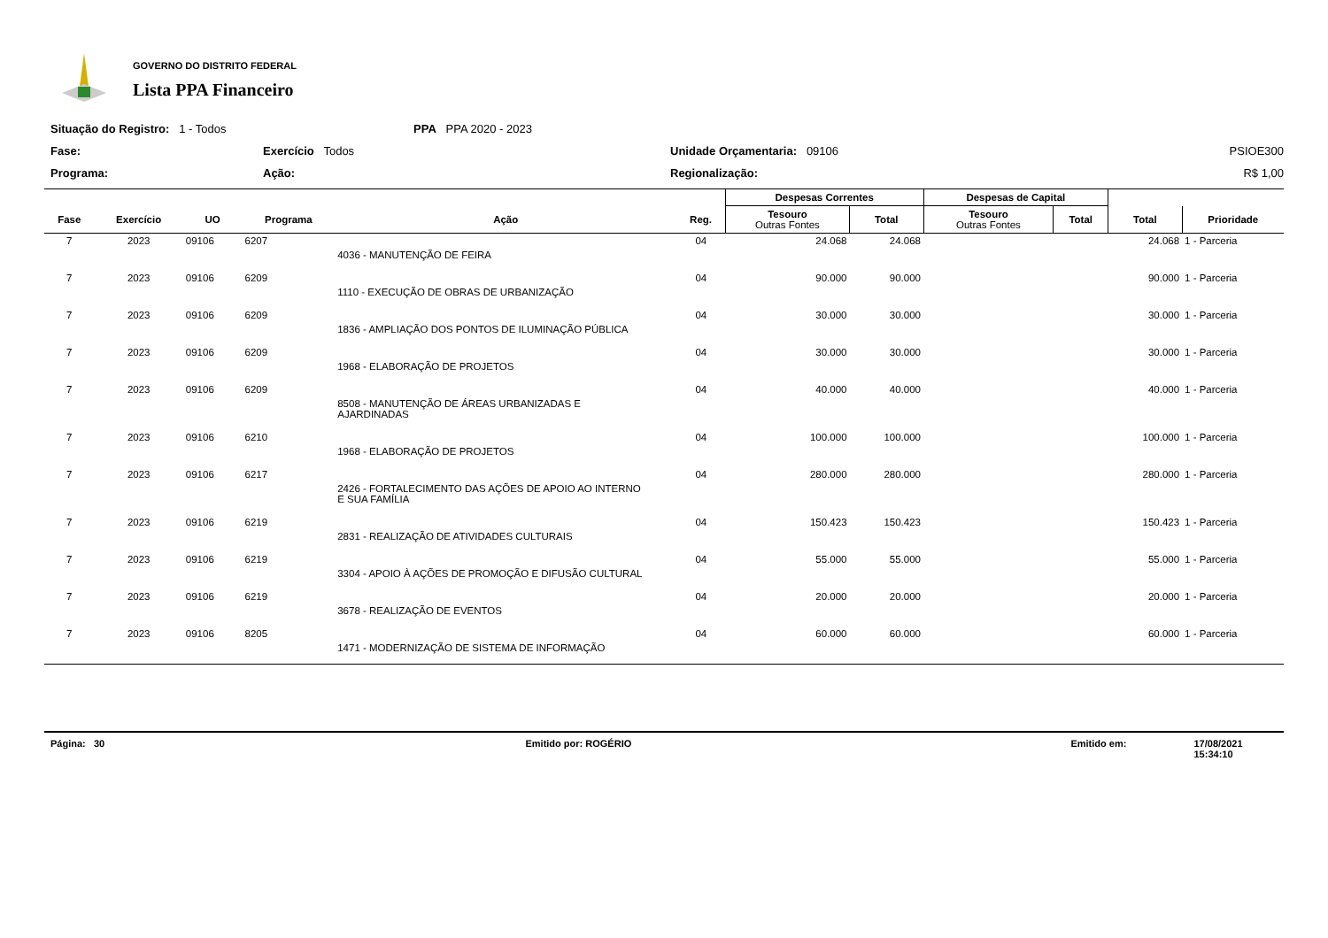GOVERNO DO DISTRITO FEDERAL
Lista PPA Financeiro
Situação do Registro: 1 - Todos
PPA PPA 2020 - 2023
Fase:
Exercício Todos
Unidade Orçamentaria: 09106
PSIOE300
Programa:
Ação:
Regionalização:
R$ 1,00
| | | | | | | Despesas Correntes | | Despesas de Capital | | | |
| --- | --- | --- | --- | --- | --- | --- | --- | --- | --- | --- | --- |
| Fase | Exercício | UO | Programa | Ação | Reg. | Tesouro Outras Fontes | Total | Tesouro Outras Fontes | Total | Total | Prioridade |
| 7 | 2023 | 09106 | 6207 | | 04 | 24.068 | 24.068 | | | 24.068 | 1 - Parceria |
| | | | | 4036 - MANUTENÇÃO DE FEIRA | | | | | | | |
| 7 | 2023 | 09106 | 6209 | | 04 | 90.000 | 90.000 | | | 90.000 | 1 - Parceria |
| | | | | 1110 - EXECUÇÃO DE OBRAS DE URBANIZAÇÃO | | | | | | | |
| 7 | 2023 | 09106 | 6209 | | 04 | 30.000 | 30.000 | | | 30.000 | 1 - Parceria |
| | | | | 1836 - AMPLIAÇÃO DOS PONTOS DE ILUMINAÇÃO PÚBLICA | | | | | | | |
| 7 | 2023 | 09106 | 6209 | | 04 | 30.000 | 30.000 | | | 30.000 | 1 - Parceria |
| | | | | 1968 - ELABORAÇÃO DE PROJETOS | | | | | | | |
| 7 | 2023 | 09106 | 6209 | | 04 | 40.000 | 40.000 | | | 40.000 | 1 - Parceria |
| | | | | 8508 - MANUTENÇÃO DE ÁREAS URBANIZADAS E AJARDINADAS | | | | | | | |
| 7 | 2023 | 09106 | 6210 | | 04 | 100.000 | 100.000 | | | 100.000 | 1 - Parceria |
| | | | | 1968 - ELABORAÇÃO DE PROJETOS | | | | | | | |
| 7 | 2023 | 09106 | 6217 | | 04 | 280.000 | 280.000 | | | 280.000 | 1 - Parceria |
| | | | | 2426 - FORTALECIMENTO DAS AÇÕES DE APOIO AO INTERNO E SUA FAMÍLIA | | | | | | | |
| 7 | 2023 | 09106 | 6219 | | 04 | 150.423 | 150.423 | | | 150.423 | 1 - Parceria |
| | | | | 2831 - REALIZAÇÃO DE ATIVIDADES CULTURAIS | | | | | | | |
| 7 | 2023 | 09106 | 6219 | | 04 | 55.000 | 55.000 | | | 55.000 | 1 - Parceria |
| | | | | 3304 - APOIO À AÇÕES DE PROMOÇÃO E DIFUSÃO CULTURAL | | | | | | | |
| 7 | 2023 | 09106 | 6219 | | 04 | 20.000 | 20.000 | | | 20.000 | 1 - Parceria |
| | | | | 3678 - REALIZAÇÃO DE EVENTOS | | | | | | | |
| 7 | 2023 | 09106 | 8205 | | 04 | 60.000 | 60.000 | | | 60.000 | 1 - Parceria |
| | | | | 1471 - MODERNIZAÇÃO DE SISTEMA DE INFORMAÇÃO | | | | | | | |
Página: 30 Emitido por: ROGÉRIO Emitido em: 17/08/2021 15:34:10